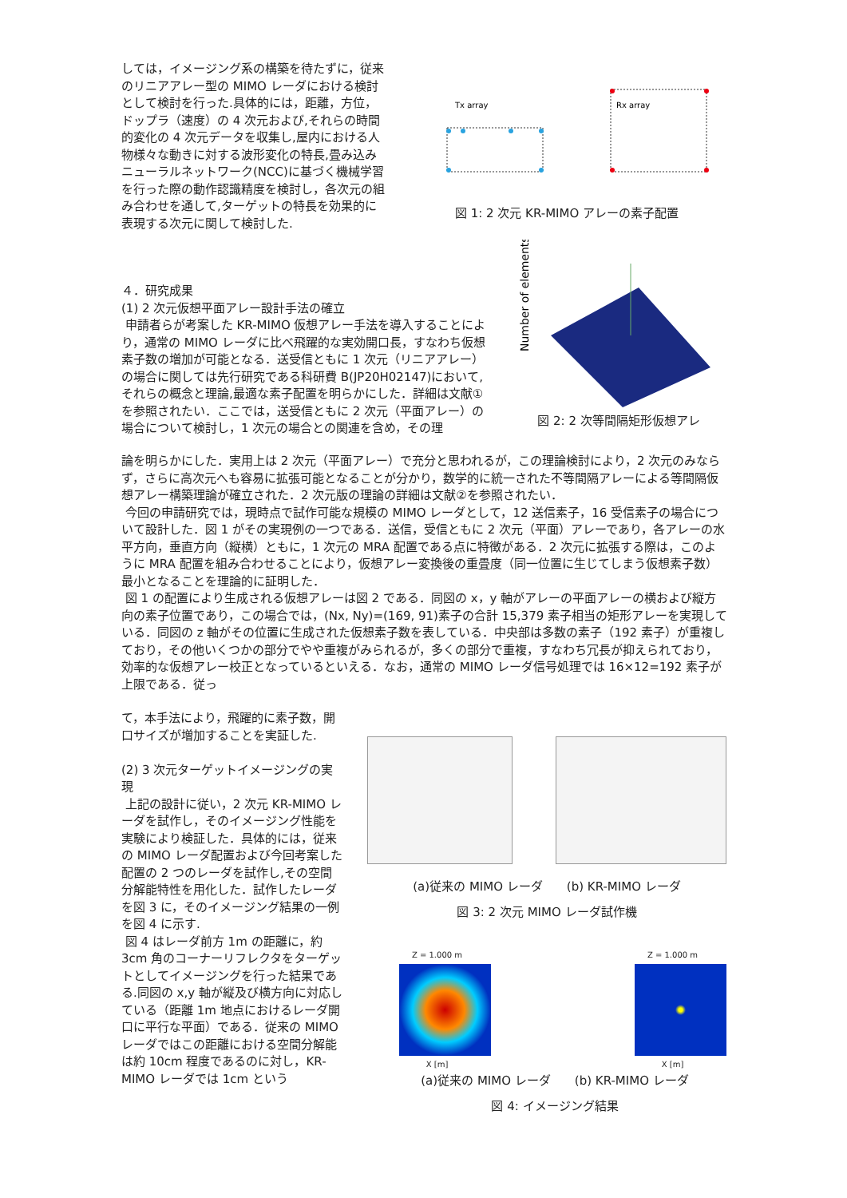しては，イメージング系の構築を待たずに，従来のリニアアレー型の MIMO レーダにおける検討として検討を行った.具体的には，距離，方位，ドップラ（速度）の 4 次元および,それらの時間的変化の 4 次元データを収集し,屋内における人物様々な動きに対する波形変化の特長,畳み込みニューラルネットワーク(NCC)に基づく機械学習を行った際の動作認識精度を検討し，各次元の組み合わせを通して,ターゲットの特長を効果的に表現する次元に関して検討した.
Tx array
Rx array
図 1: 2 次元 KR-MIMO アレーの素子配置
Number of elements
図 2: 2 次等間隔矩形仮想アレ
４．研究成果
(1) 2 次元仮想平面アレー設計手法の確立
申請者らが考案した KR-MIMO 仮想アレー手法を導入することにより，通常の MIMO レーダに比べ飛躍的な実効開口長，すなわち仮想素子数の増加が可能となる．送受信ともに 1 次元（リニアアレー）の場合に関しては先行研究である科研費 B(JP20H02147)において,それらの概念と理論,最適な素子配置を明らかにした．詳細は文献①を参照されたい．ここでは，送受信ともに 2 次元（平面アレー）の場合について検討し，1 次元の場合との関連を含め，その理
論を明らかにした．実用上は 2 次元（平面アレー）で充分と思われるが，この理論検討により，2 次元のみならず，さらに高次元へも容易に拡張可能となることが分かり，数学的に統一された不等間隔アレーによる等間隔仮想アレー構築理論が確立された．2 次元版の理論の詳細は文献②を参照されたい．
今回の申請研究では，現時点で試作可能な規模の MIMO レーダとして，12 送信素子，16 受信素子の場合について設計した．図 1 がその実現例の一つである．送信，受信ともに 2 次元（平面）アレーであり，各アレーの水平方向，垂直方向（縦横）ともに，1 次元の MRA 配置である点に特徴がある．2 次元に拡張する際は，このように MRA 配置を組み合わせることにより，仮想アレー変換後の重畳度（同一位置に生じてしまう仮想素子数）最小となることを理論的に証明した．
図 1 の配置により生成される仮想アレーは図 2 である．同図の x，y 軸がアレーの平面アレーの横および縦方向の素子位置であり，この場合では，(Nx, Ny)=(169, 91)素子の合計 15,379 素子相当の矩形アレーを実現している．同図の z 軸がその位置に生成された仮想素子数を表している．中央部は多数の素子（192 素子）が重複しており，その他いくつかの部分でやや重複がみられるが，多くの部分で重複，すなわち冗長が抑えられており，効率的な仮想アレー校正となっているといえる．なお，通常の MIMO レーダ信号処理では 16×12=192 素子が上限である．従っ
て，本手法により，飛躍的に素子数，開口サイズが増加することを実証した.
(2) 3 次元ターゲットイメージングの実現
上記の設計に従い，2 次元 KR-MIMO レーダを試作し，そのイメージング性能を実験により検証した．具体的には，従来の MIMO レーダ配置および今回考案した配置の 2 つのレーダを試作し,その空間分解能特性を用化した．試作したレーダを図 3 に，そのイメージング結果の一例を図 4 に示す.
図 4 はレーダ前方 1m の距離に，約 3cm 角のコーナーリフレクタをターゲットとしてイメージングを行った結果である.同図の x,y 軸が縦及び横方向に対応している（距離 1m 地点におけるレーダ開口に平行な平面）である．従来の MIMO レーダではこの距離における空間分解能は約 10cm 程度であるのに対し，KR-MIMO レーダでは 1cm という
(a)従来の MIMO レーダ　　(b) KR-MIMO レーダ
図 3: 2 次元 MIMO レーダ試作機
Z = 1.000 m
X [m]
Z = 1.000 m
X [m]
(a)従来の MIMO レーダ　　(b) KR-MIMO レーダ
図 4: イメージング結果